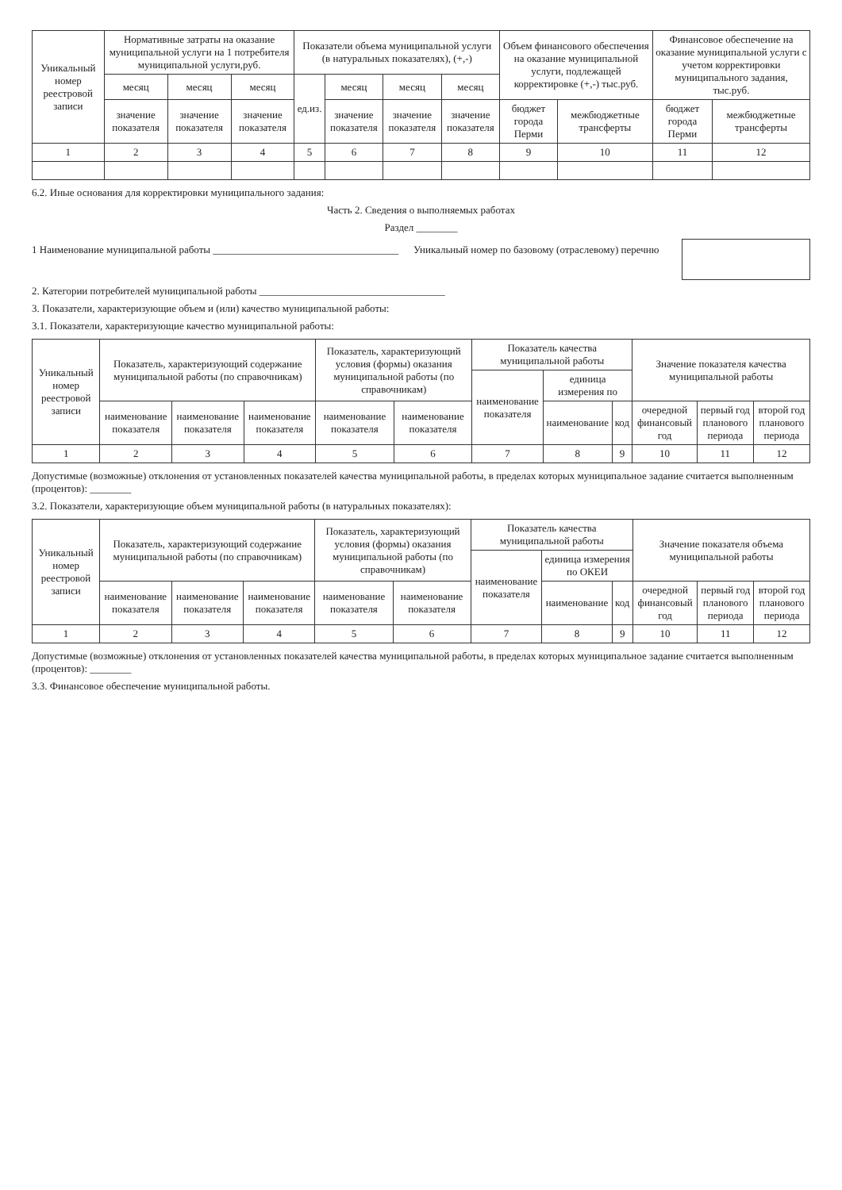| Уникальный номер реестровой записи | Нормативные затраты на оказание муниципальной услуги на 1 потребителя муниципальной услуги,руб. | | | Показатели объема муниципальной услуги (в натуральных показателях), (+,-) | | | | Объем финансового обеспечения на оказание муниципальной услуги, подлежащей корректировке (+,-) тыс.руб. | | Финансовое обеспечение на оказание муниципальной услуги с учетом корректировки муниципального задания, тыс.руб. | |
| --- | --- | --- | --- | --- | --- | --- | --- | --- | --- | --- | --- |
| | месяц | месяц | месяц | ед.из. | месяц | месяц | месяц | | | | |
| | значение показателя | значение показателя | значение показателя | | значение показателя | значение показателя | значение показателя | бюджет города Перми | межбюджетные трансферты | бюджет города Перми | межбюджетные трансферты |
| 1 | 2 | 3 | 4 | 5 | 6 | 7 | 8 | 9 | 10 | 11 | 12 |
6.2. Иные основания для корректировки муниципального задания:
Часть 2. Сведения о выполняемых работах
Раздел ________
1 Наименование муниципальной работы ____________________________________
Уникальный номер по базовому (отраслевому) перечню
2. Категории потребителей муниципальной работы ____________________________________
3. Показатели, характеризующие объем и (или) качество муниципальной работы:
3.1. Показатели, характеризующие качество муниципальной работы:
| Уникальный номер реестровой записи | Показатель, характеризующий содержание муниципальной работы (по справочникам) | | | Показатель, характеризующий условия (формы) оказания муниципальной работы (по справочникам) | | Показатель качества муниципальной работы | | | Значение показателя качества муниципальной работы | | |
| --- | --- | --- | --- | --- | --- | --- | --- | --- | --- | --- | --- |
| | | | | | | наименование показателя | единица измерения по | | | | |
| | наименование показателя | наименование показателя | наименование показателя | наименование показателя | наименование показателя | | наименование | код | очередной финансовый год | первый год планового периода | второй год планового периода |
| 1 | 2 | 3 | 4 | 5 | 6 | 7 | 8 | 9 | 10 | 11 | 12 |
Допустимые (возможные) отклонения от установленных показателей качества муниципальной работы, в пределах которых муниципальное задание считается выполненным (процентов): ________
3.2. Показатели, характеризующие объем муниципальной работы (в натуральных показателях):
| Уникальный номер реестровой записи | Показатель, характеризующий содержание муниципальной работы (по справочникам) | | | Показатель, характеризующий условия (формы) оказания муниципальной работы (по справочникам) | | Показатель качества муниципальной работы | | | Значение показателя объема муниципальной работы | | |
| --- | --- | --- | --- | --- | --- | --- | --- | --- | --- | --- | --- |
| | | | | | | наименование показателя | единица измерения по ОКЕИ | | | | |
| | наименование показателя | наименование показателя | наименование показателя | наименование показателя | наименование показателя | | наименование | код | очередной финансовый год | первый год планового периода | второй год планового периода |
| 1 | 2 | 3 | 4 | 5 | 6 | 7 | 8 | 9 | 10 | 11 | 12 |
Допустимые (возможные) отклонения от установленных показателей качества муниципальной работы, в пределах которых муниципальное задание считается выполненным (процентов): ________
3.3. Финансовое обеспечение муниципальной работы.